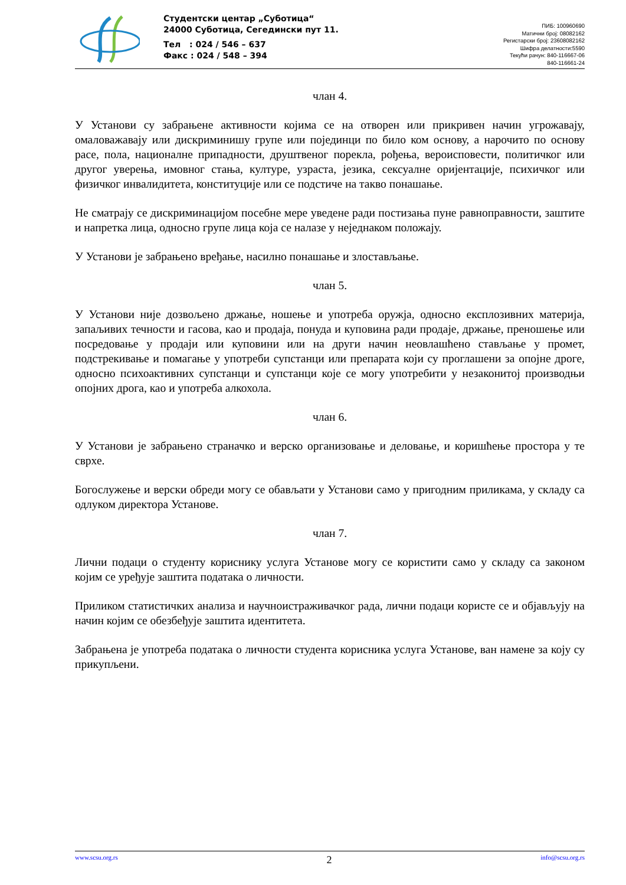Студентски центар „Суботица“
24000 Суботица, Сегедински пут 11.
Тел : 024 / 546 – 637
Факс : 024 / 548 – 394
ПИБ: 100960690
Матични број: 08082162
Регистарски број: 23608082162
Шифра делатности:5590
Текући рачун: 840-116667-06
840-116661-24
члан 4.
У Установи су забрањене активности којима се на отворен или прикривен начин угрожавају, омаловажавају или дискриминишу групе или појединци по било ком основу, а нарочито по основу расе, пола, националне припадности, друштвеног порекла, рођења, вероисповести, политичког или другог уверења, имовног стања, културе, узраста, језика, сексуалне оријентације, психичког или физичког инвалидитета, конституције или се подстиче на такво понашање.
Не сматрају се дискриминацијом посебне мере уведене ради постизања пуне равноправности, заштите и напретка лица, односно групе лица која се налазе у неједнаком положају.
У Установи је забрањено вређање, насилно понашање и злостављање.
члан 5.
У Установи није дозвољено држање, ношење и употреба оружја, односно експлозивних материја, запаљивих течности и гасова, као и продаја, понуда и куповина ради продаје, држање, преношење или посредовање у продаји или куповини или на други начин неовлашћено стављање у промет, подстрекивање и помагање у употреби супстанци или препарата који су проглашени за опојне дроге, односно психоактивних супстанци и супстанци које се могу употребити у незаконитој производњи опојних дрога, као и употреба алкохола.
члан 6.
У Установи је забрањено страначко и верско организовање и деловање, и коришћење простора у те сврхе.
Богослужење и верски обреди могу се обављати у Установи само у пригодним приликама, у складу са одлуком директора Установе.
члан 7.
Лични подаци о студенту кориснику услуга Установе могу се користити само у складу са законом којим се уређује заштита података о личности.
Приликом статистичких анализа и научноистраживачког рада, лични подаци користе се и објављују на начин којим се обезбеђује заштита идентитета.
Забрањена је употреба података о личности студента корисника услуга Установе, ван намене за коју су прикупљени.
www.scsu.org.rs 2 info@scsu.org.rs